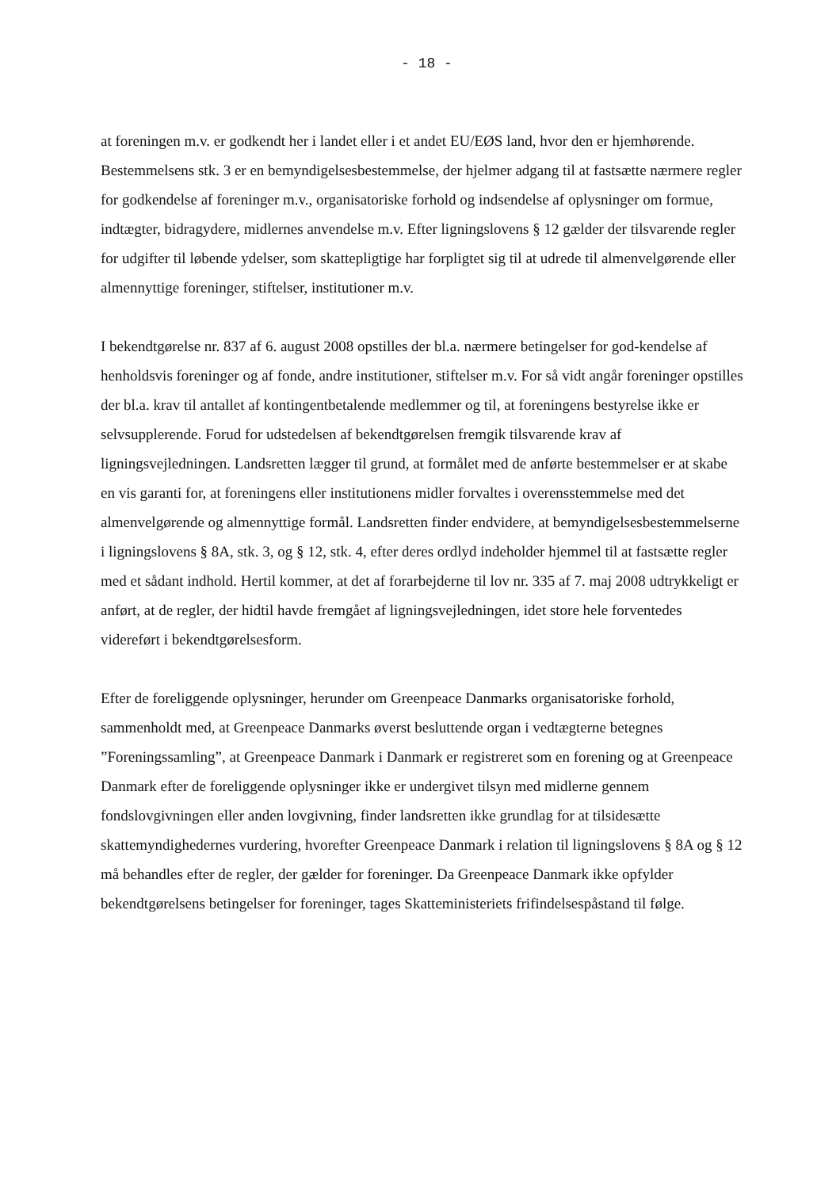- 18 -
at foreningen m.v. er godkendt her i landet eller i et andet EU/EØS land, hvor den er hjemhørende. Bestemmelsens stk. 3 er en bemyndigelsesbestemmelse, der hjelmer adgang til at fastsætte nærmere regler for godkendelse af foreninger m.v., organisatoriske forhold og indsendelse af oplysninger om formue, indtægter, bidragydere, midlernes anvendelse m.v. Efter ligningslovens § 12 gælder der tilsvarende regler for udgifter til løbende ydelser, som skattepligtige har forpligtet sig til at udrede til almenvelgørende eller almennyttige foreninger, stiftelser, institutioner m.v.
I bekendtgørelse nr. 837 af 6. august 2008 opstilles der bl.a. nærmere betingelser for god-kendelse af henholdsvis foreninger og af fonde, andre institutioner, stiftelser m.v. For så vidt angår foreninger opstilles der bl.a. krav til antallet af kontingentbetalende medlemmer og til, at foreningens bestyrelse ikke er selvsupplerende. Forud for udstedelsen af bekendtgørelsen fremgik tilsvarende krav af ligningsvejledningen. Landsretten lægger til grund, at formålet med de anførte bestemmelser er at skabe en vis garanti for, at foreningens eller institutionens midler forvaltes i overensstemmelse med det almenvelgørende og almennyttige formål. Landsretten finder endvidere, at bemyndigelsesbestemmelserne i ligningslovens § 8A, stk. 3, og § 12, stk. 4, efter deres ordlyd indeholder hjemmel til at fastsætte regler med et sådant indhold. Hertil kommer, at det af forarbejderne til lov nr. 335 af 7. maj 2008 udtrykkeligt er anført, at de regler, der hidtil havde fremgået af ligningsvejledningen, idet store hele forventedes videreført i bekendtgørelsesform.
Efter de foreliggende oplysninger, herunder om Greenpeace Danmarks organisatoriske forhold, sammenholdt med, at Greenpeace Danmarks øverst besluttende organ i vedtægterne betegnes ”Foreningssamling”, at Greenpeace Danmark i Danmark er registreret som en forening og at Greenpeace Danmark efter de foreliggende oplysninger ikke er undergivet tilsyn med midlerne gennem fondslovgivningen eller anden lovgivning, finder landsretten ikke grundlag for at tilsidesætte skattemyndighedernes vurdering, hvorefter Greenpeace Danmark i relation til ligningslovens § 8A og § 12 må behandles efter de regler, der gælder for foreninger. Da Greenpeace Danmark ikke opfylder bekendtgørelsens betingelser for foreninger, tages Skatteministeriets frifindelsespåstand til følge.